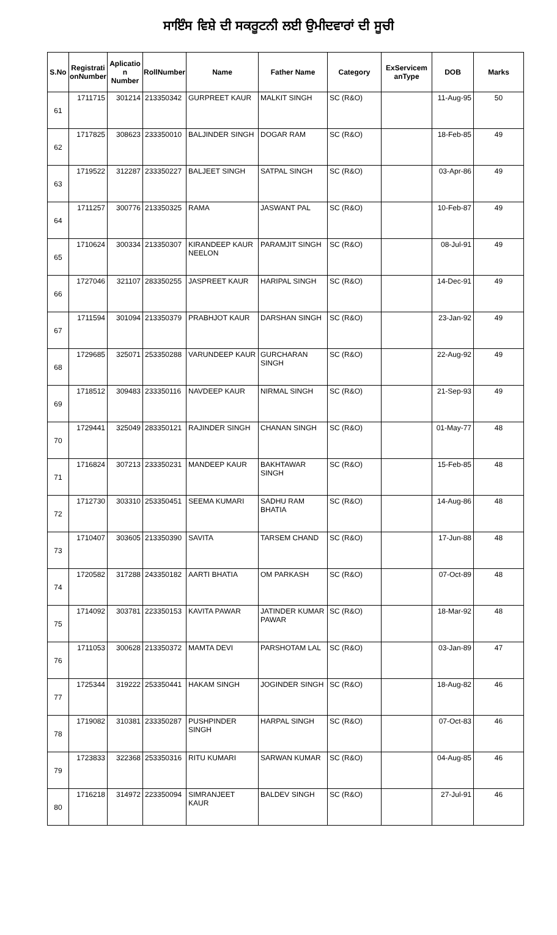ਸਾਇੰਸ ਵਿਸ਼ੇ ਦੀ ਸਕਰੂਟਨੀ ਲਈ ਉਮੀਦਵਾਰਾਂ ਦੀ ਸੂਚੀ
| S.No | Registrati onNumber | Aplicatio n Number | RollNumber | Name | Father Name | Category | ExServicem anType | DOB | Marks |
| --- | --- | --- | --- | --- | --- | --- | --- | --- | --- |
| 61 | 1711715 | 301214 | 213350342 | GURPREET KAUR | MALKIT SINGH | SC (R&O) | | 11-Aug-95 | 50 |
| 62 | 1717825 | 308623 | 233350010 | BALJINDER SINGH | DOGAR RAM | SC (R&O) | | 18-Feb-85 | 49 |
| 63 | 1719522 | 312287 | 233350227 | BALJEET SINGH | SATPAL SINGH | SC (R&O) | | 03-Apr-86 | 49 |
| 64 | 1711257 | 300776 | 213350325 | RAMA | JASWANT PAL | SC (R&O) | | 10-Feb-87 | 49 |
| 65 | 1710624 | 300334 | 213350307 | KIRANDEEP KAUR NEELON | PARAMJIT SINGH | SC (R&O) | | 08-Jul-91 | 49 |
| 66 | 1727046 | 321107 | 283350255 | JASPREET KAUR | HARIPAL SINGH | SC (R&O) | | 14-Dec-91 | 49 |
| 67 | 1711594 | 301094 | 213350379 | PRABHJOT KAUR | DARSHAN SINGH | SC (R&O) | | 23-Jan-92 | 49 |
| 68 | 1729685 | 325071 | 253350288 | VARUNDEEP KAUR | GURCHARAN SINGH | SC (R&O) | | 22-Aug-92 | 49 |
| 69 | 1718512 | 309483 | 233350116 | NAVDEEP KAUR | NIRMAL SINGH | SC (R&O) | | 21-Sep-93 | 49 |
| 70 | 1729441 | 325049 | 283350121 | RAJINDER SINGH | CHANAN SINGH | SC (R&O) | | 01-May-77 | 48 |
| 71 | 1716824 | 307213 | 233350231 | MANDEEP KAUR | BAKHTAWAR SINGH | SC (R&O) | | 15-Feb-85 | 48 |
| 72 | 1712730 | 303310 | 253350451 | SEEMA KUMARI | SADHU RAM BHATIA | SC (R&O) | | 14-Aug-86 | 48 |
| 73 | 1710407 | 303605 | 213350390 | SAVITA | TARSEM CHAND | SC (R&O) | | 17-Jun-88 | 48 |
| 74 | 1720582 | 317288 | 243350182 | AARTI BHATIA | OM PARKASH | SC (R&O) | | 07-Oct-89 | 48 |
| 75 | 1714092 | 303781 | 223350153 | KAVITA PAWAR | JATINDER KUMAR PAWAR | SC (R&O) | | 18-Mar-92 | 48 |
| 76 | 1711053 | 300628 | 213350372 | MAMTA DEVI | PARSHOTAM LAL | SC (R&O) | | 03-Jan-89 | 47 |
| 77 | 1725344 | 319222 | 253350441 | HAKAM SINGH | JOGINDER SINGH | SC (R&O) | | 18-Aug-82 | 46 |
| 78 | 1719082 | 310381 | 233350287 | PUSHPINDER SINGH | HARPAL SINGH | SC (R&O) | | 07-Oct-83 | 46 |
| 79 | 1723833 | 322368 | 253350316 | RITU KUMARI | SARWAN KUMAR | SC (R&O) | | 04-Aug-85 | 46 |
| 80 | 1716218 | 314972 | 223350094 | SIMRANJEET KAUR | BALDEV SINGH | SC (R&O) | | 27-Jul-91 | 46 |